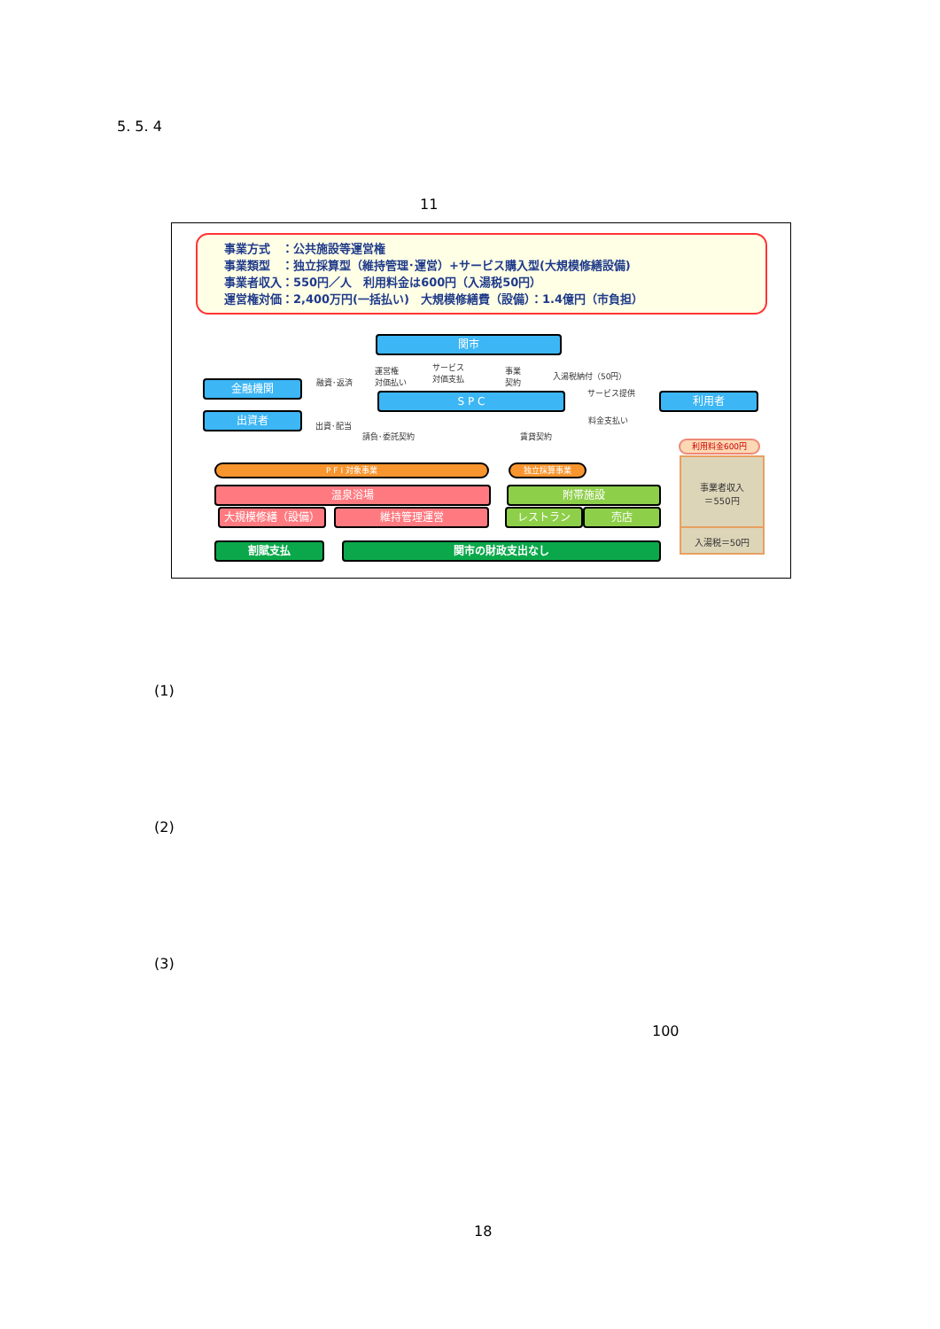5. 5. 4
11
事業方式　：公共施設等運営権
事業類型　：独立採算型（維持管理･運営）+サービス購入型(大規模修繕設備)
事業者収入：550円／人　利用料金は600円（入湯税50円）
運営権対価：2,400万円(一括払い)　大規模修繕費（設備）：1.4億円（市負担）
関市
金融機関
出資者
S P C 利用者
融資･返済
出資･配当
運営権
対価払い
サービス
対価支払
事業
契約
入湯税納付（50円）
サービス提供
料金支払い
請負･委託契約 賃貸契約
利用料金600円
P F I 対象事業 独立採算事業
温泉浴場
大規模修繕（設備） 維持管理運営
附帯施設
レストラン 売店
割賦支払 関市の財政支出なし
事業者収入
＝550円
入湯税＝50円
(1)
(2)
(3)
100
18